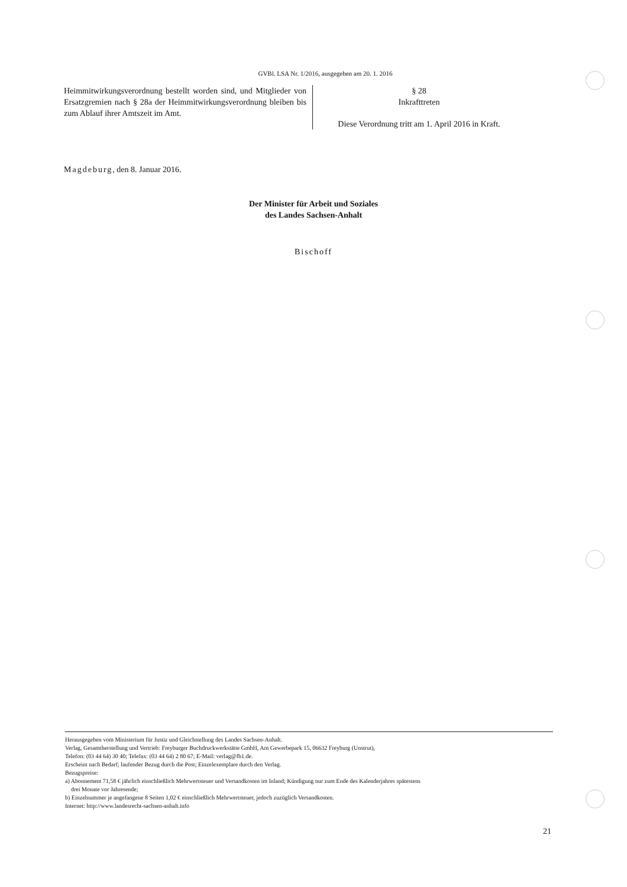GVBl. LSA Nr. 1/2016, ausgegeben am 20. 1. 2016
Heimmitwirkungsverordnung bestellt worden sind, und Mitglieder von Ersatzgremien nach § 28a der Heimmitwirkungsverordnung bleiben bis zum Ablauf ihrer Amtszeit im Amt.
§ 28
Inkrafttreten
Diese Verordnung tritt am 1. April 2016 in Kraft.
Magdeburg, den 8. Januar 2016.
Der Minister für Arbeit und Soziales
des Landes Sachsen-Anhalt
Bischoff
Herausgegeben vom Ministerium für Justiz und Gleichstellung des Landes Sachsen-Anhalt.
Verlag, Gesamtherstellung und Vertrieb: Freyburger Buchdruckwerkstätte GmbH, Am Gewerbepark 15, 06632 Freyburg (Unstrut),
Telefon: (03 44 64) 30 40; Telefax: (03 44 64) 2 80 67; E-Mail: verlag@fb1.de.
Erscheint nach Bedarf; laufender Bezug durch die Post; Einzelexemplare durch den Verlag.
Bezugspreise:
a) Abonnement 71,58 € jährlich einschließlich Mehrwertsteuer und Versandkosten im Inland; Kündigung nur zum Ende des Kalenderjahres spätestens
drei Monate vor Jahresende;
b) Einzelnummer je angefangene 8 Seiten 1,02 € einschließlich Mehrwertsteuer, jedoch zuzüglich Versandkosten.
Internet: http://www.landesrecht-sachsen-anhalt.info
21